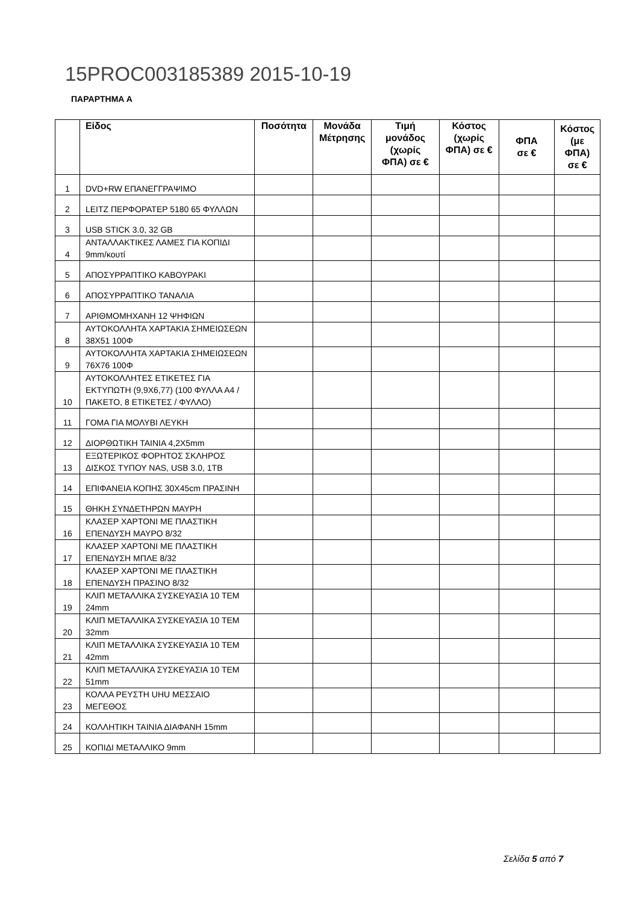15PROC003185389 2015-10-19
ΠΑΡΑΡΤΗΜΑ Α
| | Είδος | Ποσότητα | Μονάδα Μέτρησης | Τιμή μονάδος (χωρίς ΦΠΑ) σε € | Κόστος (χωρίς ΦΠΑ) σε € | ΦΠΑ σε € | Κόστος (με ΦΠΑ) σε € |
| --- | --- | --- | --- | --- | --- | --- | --- |
| 1 | DVD+RW ΕΠΑΝΕΓΓΡΑΨΙΜΟ | | | | | | |
| 2 | LEITZ ΠΕΡΦΟΡΑΤΕΡ 5180 65 ΦΥΛΛΩΝ | | | | | | |
| 3 | USB STICK 3.0, 32 GB | | | | | | |
| 4 | ΑΝΤΑΛΛΑΚΤΙΚΕΣ ΛΑΜΕΣ ΓΙΑ ΚΟΠΙΔΙ 9mm/κουτί | | | | | | |
| 5 | ΑΠΟΣΥΡΡΑΠΤΙΚΟ ΚΑΒΟΥΡΑΚΙ | | | | | | |
| 6 | ΑΠΟΣΥΡΡΑΠΤΙΚΟ ΤΑΝΑΛΙΑ | | | | | | |
| 7 | ΑΡΙΘΜΟΜΗΧΑΝΗ 12 ΨΗΦΙΩΝ | | | | | | |
| 8 | ΑΥΤΟΚΟΛΛΗΤΑ ΧΑΡΤΑΚΙΑ ΣΗΜΕΙΩΣΕΩΝ 38Χ51 100Φ | | | | | | |
| 9 | ΑΥΤΟΚΟΛΛΗΤΑ ΧΑΡΤΑΚΙΑ ΣΗΜΕΙΩΣΕΩΝ 76Χ76 100Φ | | | | | | |
| 10 | ΑΥΤΟΚΟΛΛΗΤΕΣ ΕΤΙΚΕΤΕΣ ΓΙΑ ΕΚΤΥΠΩΤΗ (9,9Χ6,77) (100 ΦΥΛΛΑ Α4 / ΠΑΚΕΤΟ, 8 ΕΤΙΚΕΤΕΣ / ΦΥΛΛΟ) | | | | | | |
| 11 | ΓΟΜΑ ΓΙΑ ΜΟΛΥΒΙ ΛΕΥΚΗ | | | | | | |
| 12 | ΔΙΟΡΘΩΤΙΚΗ ΤΑΙΝΙΑ 4,2Χ5mm | | | | | | |
| 13 | ΕΞΩΤΕΡΙΚΟΣ ΦΟΡΗΤΟΣ ΣΚΛΗΡΟΣ ΔΙΣΚΟΣ ΤΥΠΟΥ NAS, USB 3.0, 1TB | | | | | | |
| 14 | ΕΠΙΦΑΝΕΙΑ ΚΟΠΗΣ 30Χ45cm ΠΡΑΣΙΝΗ | | | | | | |
| 15 | ΘΗΚΗ ΣΥΝΔΕΤΗΡΩΝ ΜΑΥΡΗ | | | | | | |
| 16 | ΚΛΑΣΕΡ ΧΑΡΤΟΝΙ ΜΕ ΠΛΑΣΤΙΚΗ ΕΠΕΝΔΥΣΗ ΜΑΥΡΟ 8/32 | | | | | | |
| 17 | ΚΛΑΣΕΡ ΧΑΡΤΟΝΙ ΜΕ ΠΛΑΣΤΙΚΗ ΕΠΕΝΔΥΣΗ ΜΠΛΕ 8/32 | | | | | | |
| 18 | ΚΛΑΣΕΡ ΧΑΡΤΟΝΙ ΜΕ ΠΛΑΣΤΙΚΗ ΕΠΕΝΔΥΣΗ ΠΡΑΣΙΝΟ 8/32 | | | | | | |
| 19 | ΚΛΙΠ ΜΕΤΑΛΛΙΚΑ ΣΥΣΚΕΥΑΣΙΑ 10 ΤΕΜ 24mm | | | | | | |
| 20 | ΚΛΙΠ ΜΕΤΑΛΛΙΚΑ ΣΥΣΚΕΥΑΣΙΑ 10 ΤΕΜ 32mm | | | | | | |
| 21 | ΚΛΙΠ ΜΕΤΑΛΛΙΚΑ ΣΥΣΚΕΥΑΣΙΑ 10 ΤΕΜ 42mm | | | | | | |
| 22 | ΚΛΙΠ ΜΕΤΑΛΛΙΚΑ ΣΥΣΚΕΥΑΣΙΑ 10 ΤΕΜ 51mm | | | | | | |
| 23 | ΚΟΛΛΑ ΡΕΥΣΤΗ UHU ΜΕΣΣΑΙΟ ΜΕΓΕΘΟΣ | | | | | | |
| 24 | ΚΟΛΛΗΤΙΚΗ ΤΑΙΝΙΑ ΔΙΑΦΑΝΗ 15mm | | | | | | |
| 25 | ΚΟΠΙΔΙ ΜΕΤΑΛΛΙΚΟ 9mm | | | | | | |
Σελίδα 5 από 7